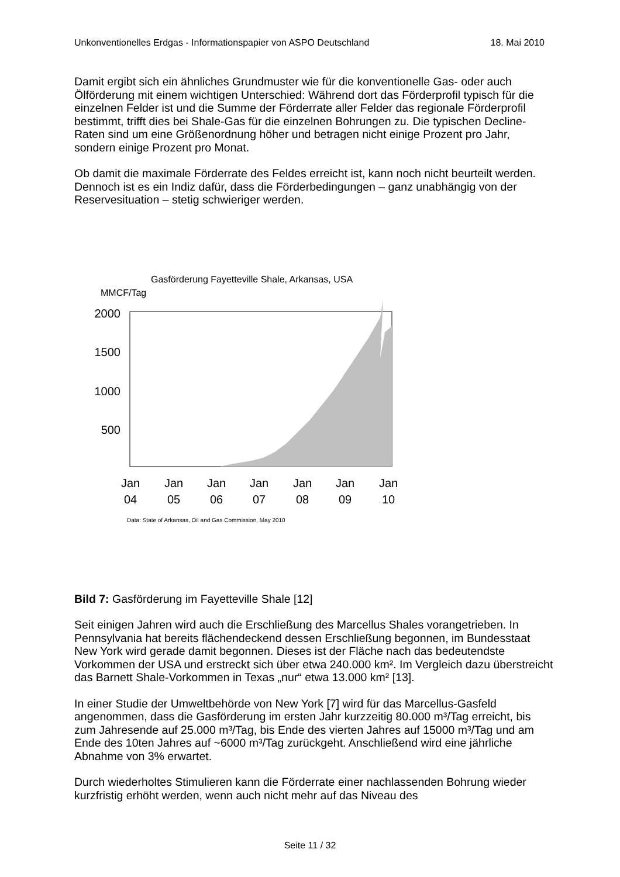Unkonventionelles Erdgas - Informationspapier von ASPO Deutschland 18. Mai 2010
Damit ergibt sich ein ähnliches Grundmuster wie für die konventionelle Gas- oder auch Ölförderung mit einem wichtigen Unterschied: Während dort das Förderprofil typisch für die einzelnen Felder ist und die Summe der Förderrate aller Felder das regionale Förderprofil bestimmt, trifft dies bei Shale-Gas für die einzelnen Bohrungen zu. Die typischen Decline-Raten sind um eine Größenordnung höher und betragen nicht einige Prozent pro Jahr, sondern einige Prozent pro Monat.
Ob damit die maximale Förderrate des Feldes erreicht ist, kann noch nicht beurteilt werden. Dennoch ist es ein Indiz dafür, dass die Förderbedingungen – ganz unabhängig von der Reservesituation – stetig schwieriger werden.
Gasförderung Fayetteville Shale, Arkansas, USA
MMCF/Tag
2000
1500
1000
500
Jan
04
Jan
05
Jan
06
Jan
07
Jan
08
Jan
09
Jan
10
Data: State of Arkansas, Oil and Gas Commission, May 2010
Bild 7: Gasförderung im Fayetteville Shale [12]
Seit einigen Jahren wird auch die Erschließung des Marcellus Shales vorangetrieben. In Pennsylvania hat bereits flächendeckend dessen Erschließung begonnen, im Bundesstaat New York wird gerade damit begonnen. Dieses ist der Fläche nach das bedeutendste Vorkommen der USA und erstreckt sich über etwa 240.000 km². Im Vergleich dazu überstreicht das Barnett Shale-Vorkommen in Texas „nur“ etwa 13.000 km² [13].
In einer Studie der Umweltbehörde von New York [7] wird für das Marcellus-Gasfeld angenommen, dass die Gasförderung im ersten Jahr kurzzeitig 80.000 m³/Tag erreicht, bis zum Jahresende auf 25.000 m³/Tag, bis Ende des vierten Jahres auf 15000 m³/Tag und am Ende des 10ten Jahres auf ~6000 m³/Tag zurückgeht. Anschließend wird eine jährliche Abnahme von 3% erwartet.
Durch wiederholtes Stimulieren kann die Förderrate einer nachlassenden Bohrung wieder kurzfristig erhöht werden, wenn auch nicht mehr auf das Niveau des
Seite 11 / 32